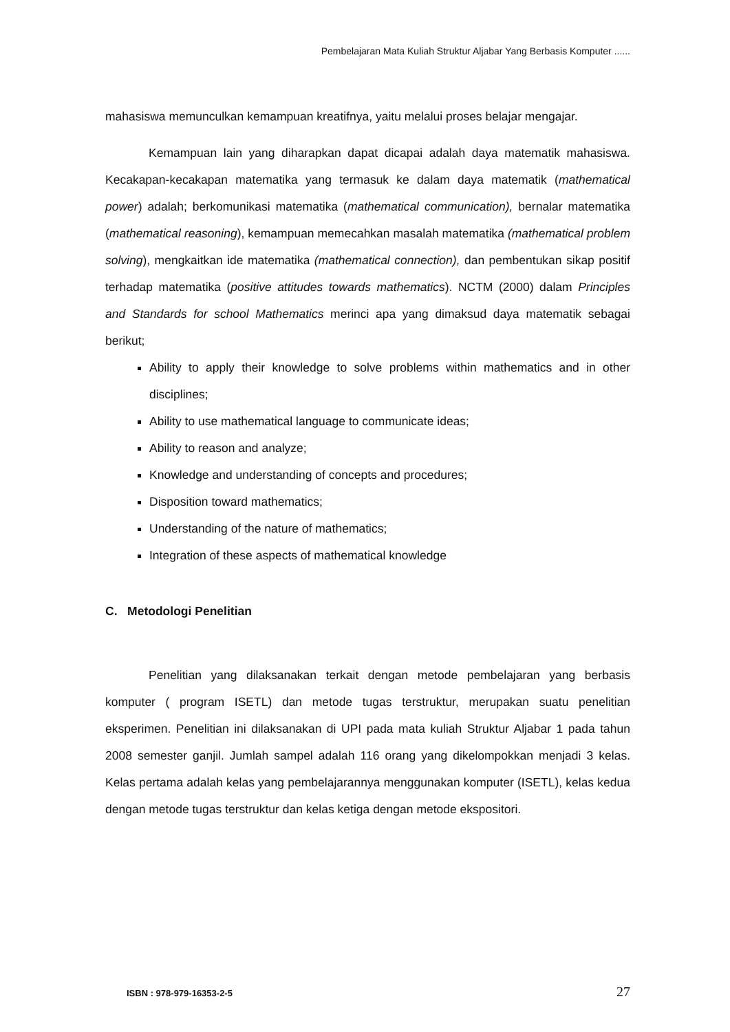Pembelajaran Mata Kuliah Struktur Aljabar Yang Berbasis Komputer ......
mahasiswa memunculkan kemampuan kreatifnya, yaitu melalui proses belajar mengajar.
Kemampuan lain yang diharapkan dapat dicapai adalah daya matematik mahasiswa. Kecakapan-kecakapan matematika yang termasuk ke dalam daya matematik (mathematical power) adalah; berkomunikasi matematika (mathematical communication), bernalar matematika (mathematical reasoning), kemampuan memecahkan masalah matematika (mathematical problem solving), mengkaitkan ide matematika (mathematical connection), dan pembentukan sikap positif terhadap matematika (positive attitudes towards mathematics). NCTM (2000) dalam Principles and Standards for school Mathematics merinci apa yang dimaksud daya matematik sebagai berikut;
Ability to apply their knowledge to solve problems within mathematics and in other disciplines;
Ability to use mathematical language to communicate ideas;
Ability to reason and analyze;
Knowledge and understanding of concepts and procedures;
Disposition toward mathematics;
Understanding of the nature of mathematics;
Integration of these aspects of mathematical knowledge
C. Metodologi Penelitian
Penelitian yang dilaksanakan terkait dengan metode pembelajaran yang berbasis komputer ( program ISETL) dan metode tugas terstruktur, merupakan suatu penelitian eksperimen. Penelitian ini dilaksanakan di UPI pada mata kuliah Struktur Aljabar 1 pada tahun 2008 semester ganjil. Jumlah sampel adalah 116 orang yang dikelompokkan menjadi 3 kelas. Kelas pertama adalah kelas yang pembelajarannya menggunakan komputer (ISETL), kelas kedua dengan metode tugas terstruktur dan kelas ketiga dengan metode ekspositori.
ISBN : 978-979-16353-2-5 27